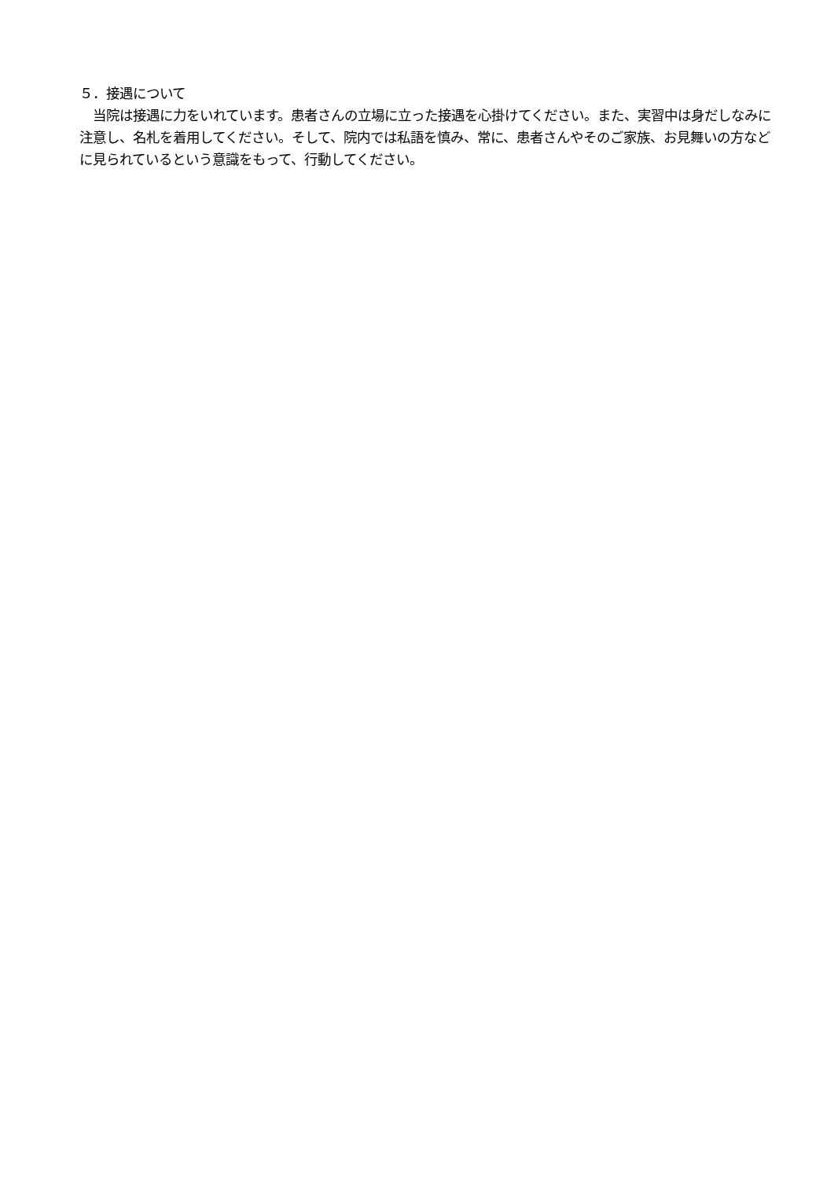５．接遇について
　当院は接遇に力をいれています。患者さんの立場に立った接遇を心掛けてください。また、実習中は身だしなみに注意し、名札を着用してください。そして、院内では私語を慎み、常に、患者さんやそのご家族、お見舞いの方などに見られているという意識をもって、行動してください。